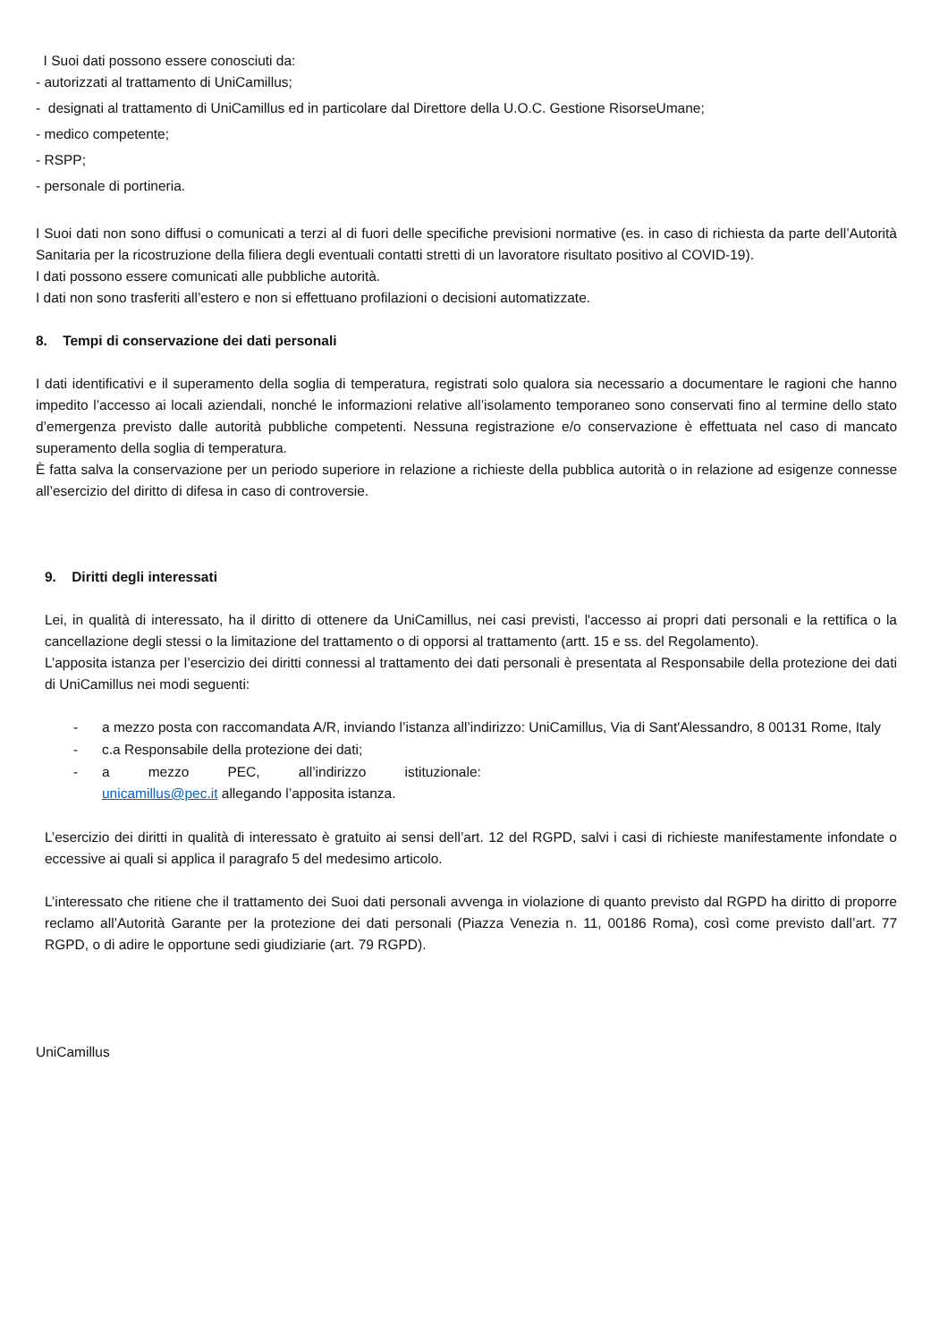I Suoi dati possono essere conosciuti da:
- autorizzati al trattamento di UniCamillus;
- designati al trattamento di UniCamillus ed in particolare dal Direttore della U.O.C. Gestione RisorseUmane;
- medico competente;
- RSPP;
- personale di portineria.
I Suoi dati non sono diffusi o comunicati a terzi al di fuori delle specifiche previsioni normative (es. in caso di richiesta da parte dell’Autorità Sanitaria per la ricostruzione della filiera degli eventuali contatti stretti di un lavoratore risultato positivo al COVID-19).
I dati possono essere comunicati alle pubbliche autorità.
I dati non sono trasferiti all’estero e non si effettuano profilazioni o decisioni automatizzate.
8. Tempi di conservazione dei dati personali
I dati identificativi e il superamento della soglia di temperatura, registrati solo qualora sia necessario a documentare le ragioni che hanno impedito l’accesso ai locali aziendali, nonché le informazioni relative all’isolamento temporaneo sono conservati fino al termine dello stato d’emergenza previsto dalle autorità pubbliche competenti. Nessuna registrazione e/o conservazione è effettuata nel caso di mancato superamento della soglia di temperatura.
È fatta salva la conservazione per un periodo superiore in relazione a richieste della pubblica autorità o in relazione ad esigenze connesse all’esercizio del diritto di difesa in caso di controversie.
9. Diritti degli interessati
Lei, in qualità di interessato, ha il diritto di ottenere da UniCamillus, nei casi previsti, l'accesso ai propri dati personali e la rettifica o la cancellazione degli stessi o la limitazione del trattamento o di opporsi al trattamento (artt. 15 e ss. del Regolamento).
L’apposita istanza per l’esercizio dei diritti connessi al trattamento dei dati personali è presentata al Responsabile della protezione dei dati di UniCamillus nei modi seguenti:
- a mezzo posta con raccomandata A/R, inviando l’istanza all’indirizzo: UniCamillus, Via di Sant'Alessandro, 8 00131 Rome, Italy
- c.a Responsabile della protezione dei dati;
- a mezzo PEC, all’indirizzo istituzionale:
unicamillus@pec.it allegando l’apposita istanza.
L’esercizio dei diritti in qualità di interessato è gratuito ai sensi dell’art. 12 del RGPD, salvi i casi di richieste manifestamente infondate o eccessive ai quali si applica il paragrafo 5 del medesimo articolo.
L’interessato che ritiene che il trattamento dei Suoi dati personali avvenga in violazione di quanto previsto dal RGPD ha diritto di proporre reclamo all’Autorità Garante per la protezione dei dati personali (Piazza Venezia n. 11, 00186 Roma), così come previsto dall’art. 77 RGPD, o di adire le opportune sedi giudiziarie (art. 79 RGPD).
UniCamillus